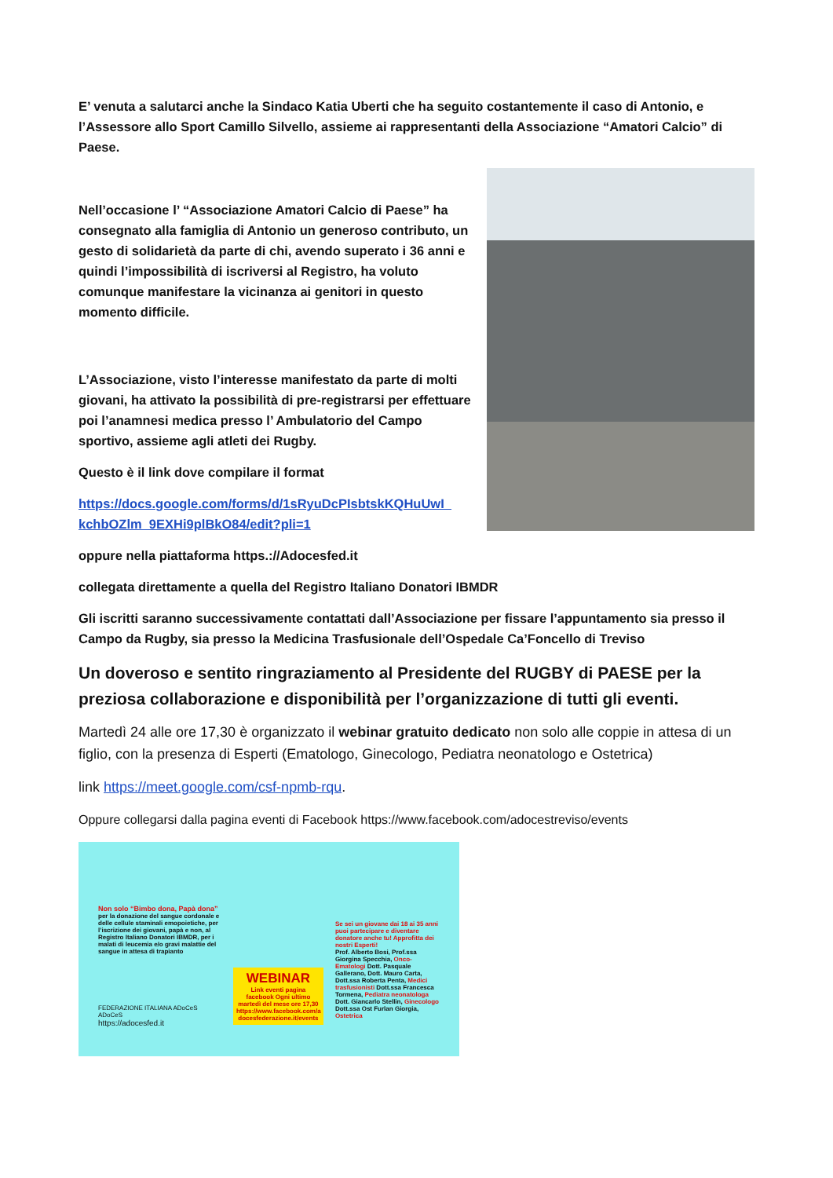E’ venuta a salutarci anche la Sindaco Katia Uberti che ha seguito costantemente il caso di Antonio, e l’Assessore allo Sport Camillo Silvello, assieme ai rappresentanti della Associazione “Amatori Calcio” di Paese.
Nell’occasione l’ “Associazione Amatori Calcio di Paese” ha consegnato alla famiglia di Antonio un generoso contributo, un gesto di solidarietà da parte di chi, avendo superato i 36 anni e quindi l’impossibilità di iscriversi al Registro, ha voluto comunque manifestare la vicinanza ai genitori in questo momento difficile.
L’Associazione, visto l’interesse manifestato da parte di molti giovani, ha attivato la possibilità di pre-registrarsi per effettuare poi l’anamnesi medica presso l’ Ambulatorio del Campo sportivo, assieme agli atleti dei Rugby.
Questo è il link dove compilare il format
https://docs.google.com/forms/d/1sRyuDcPIsbtskKQHuUwI_ kchbOZlm_9EXHi9plBkO84/edit?pli=1
oppure nella piattaforma https.://Adocesfed.it
collegata direttamente a quella del Registro Italiano Donatori IBMDR
Gli iscritti saranno successivamente contattati dall’Associazione per fissare l’appuntamento sia presso il Campo da Rugby, sia presso la Medicina Trasfusionale dell’Ospedale Ca’Foncello di Treviso
Un doveroso e sentito ringraziamento al Presidente del RUGBY di PAESE per la preziosa collaborazione e disponibilità per l’organizzazione di tutti gli eventi.
Martedì 24 alle ore 17,30 è organizzato il webinar gratuito dedicato non solo alle coppie in attesa di un figlio, con la presenza di Esperti (Ematologo, Ginecologo, Pediatra neonatologo e Ostetrica)
link https://meet.google.com/csf-npmb-rqu.
Oppure collegarsi dalla pagina eventi di Facebook https://www.facebook.com/adocestreviso/events
Non solo “Bimbo dona, Papà dona”
per la donazione del sangue cordonale e delle cellule staminali emopoietiche, per l’iscrizione dei giovani, papà e non, al Registro Italiano Donatori IBMDR, per i malati di leucemia e/o gravi malattie del sangue in attesa di trapianto
FEDERAZIONE ITALIANA ADoCeS ADoCeS
https://adocesfed.it
WEBINAR
Link eventi pagina facebook Ogni ultimo martedì del mese ore 17,30
https://www.facebook.com/a docesfederazione.it/events
Se sei un giovane dai 18 ai 35 anni puoi partecipare e diventare donatore anche tu! Approfitta dei nostri Esperti!
Prof. Alberto Bosi, Prof.ssa Giorgina Specchia, Onco-Ematologi Dott. Pasquale Gallerano, Dott. Mauro Carta, Dott.ssa Roberta Penta, Medici trasfusionisti Dott.ssa Francesca Tormena, Pediatra neonatologa Dott. Giancarlo Stellin, Ginecologo Dott.ssa Ost Furlan Giorgia, Ostetrica